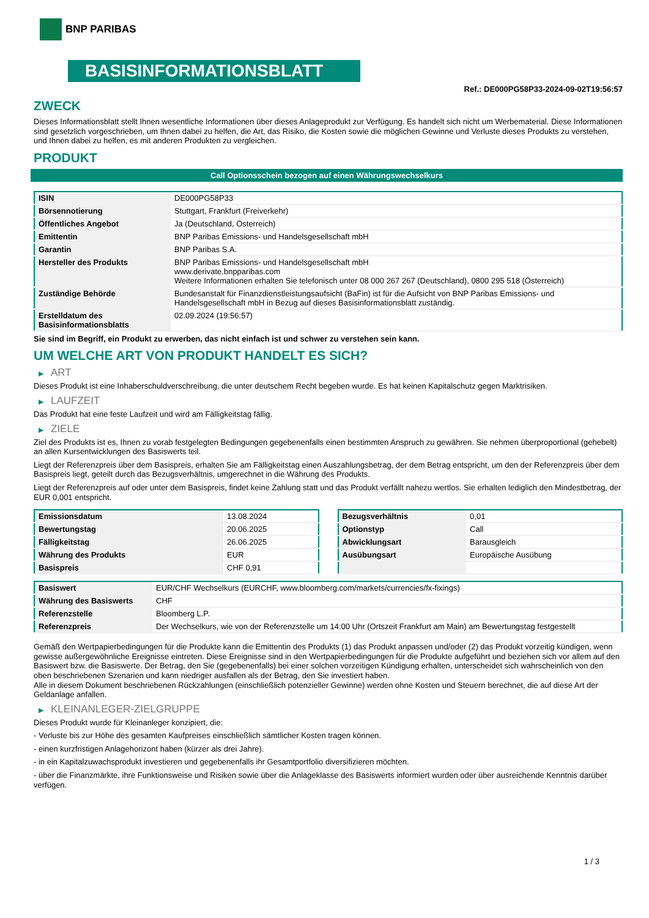BNP PARIBAS
BASISINFORMATIONSBLATT
Ref.: DE000PG58P33-2024-09-02T19:56:57
ZWECK
Dieses Informationsblatt stellt Ihnen wesentliche Informationen über dieses Anlageprodukt zur Verfügung. Es handelt sich nicht um Werbematerial. Diese Informationen sind gesetzlich vorgeschrieben, um Ihnen dabei zu helfen, die Art, das Risiko, die Kosten sowie die möglichen Gewinne und Verluste dieses Produkts zu verstehen, und Ihnen dabei zu helfen, es mit anderen Produkten zu vergleichen.
PRODUKT
Call Optionsschein bezogen auf einen Währungswechselkurs
| ISIN | DE000PG58P33 |
| Börsennotierung | Stuttgart, Frankfurt (Freiverkehr) |
| Öffentliches Angebot | Ja (Deutschland, Österreich) |
| Emittentin | BNP Paribas Emissions- und Handelsgesellschaft mbH |
| Garantin | BNP Paribas S.A. |
| Hersteller des Produkts | BNP Paribas Emissions- und Handelsgesellschaft mbH www.derivate.bnpparibas.com Weitere Informationen erhalten Sie telefonisch unter 08 000 267 267 (Deutschland), 0800 295 518 (Österreich) |
| Zuständige Behörde | Bundesanstalt für Finanzdienstleistungsaufsicht (BaFin) ist für die Aufsicht von BNP Paribas Emissions- und Handelsgesellschaft mbH in Bezug auf dieses Basisinformationsblatt zuständig. |
| Erstelldatum des Basisinformationsblatts | 02.09.2024 (19:56:57) |
Sie sind im Begriff, ein Produkt zu erwerben, das nicht einfach ist und schwer zu verstehen sein kann.
UM WELCHE ART VON PRODUKT HANDELT ES SICH?
▶ ART
Dieses Produkt ist eine Inhaberschuldverschreibung, die unter deutschem Recht begeben wurde. Es hat keinen Kapitalschutz gegen Marktrisiken.
▶ LAUFZEIT
Das Produkt hat eine feste Laufzeit und wird am Fälligkeitstag fällig.
▶ ZIELE
Ziel des Produkts ist es, Ihnen zu vorab festgelegten Bedingungen gegebenenfalls einen bestimmten Anspruch zu gewähren. Sie nehmen überproportional (gehebelt) an allen Kursentwicklungen des Basiswerts teil.
Liegt der Referenzpreis über dem Basispreis, erhalten Sie am Fälligkeitstag einen Auszahlungsbetrag, der dem Betrag entspricht, um den der Referenzpreis über dem Basispreis liegt, geteilt durch das Bezugsverhältnis, umgerechnet in die Währung des Produkts.
Liegt der Referenzpreis auf oder unter dem Basispreis, findet keine Zahlung statt und das Produkt verfällt nahezu wertlos. Sie erhalten lediglich den Mindestbetrag, der EUR 0,001 entspricht.
| Emissionsdatum | 13.08.2024 |
| Bewertungstag | 20.06.2025 |
| Fälligkeitstag | 26.06.2025 |
| Währung des Produkts | EUR |
| Basispreis | CHF 0,91 |
| Bezugsverhältnis | 0,01 |
| Optionstyp | Call |
| Abwicklungsart | Barausgleich |
| Ausübungsart | Europäische Ausübung |
| Basiswert | EUR/CHF Wechselkurs (EURCHF, www.bloomberg.com/markets/currencies/fx-fixings) |
| Währung des Basiswerts | CHF |
| Referenzstelle | Bloomberg L.P. |
| Referenzpreis | Der Wechselkurs, wie von der Referenzstelle um 14:00 Uhr (Ortszeit Frankfurt am Main) am Bewertungstag festgestellt |
Gemäß den Wertpapierbedingungen für die Produkte kann die Emittentin des Produkts (1) das Produkt anpassen und/oder (2) das Produkt vorzeitig kündigen, wenn gewisse außergewöhnliche Ereignisse eintreten. Diese Ereignisse sind in den Wertpapierbedingungen für die Produkte aufgeführt und beziehen sich vor allem auf den Basiswert bzw. die Basiswerte. Der Betrag, den Sie (gegebenenfalls) bei einer solchen vorzeitigen Kündigung erhalten, unterscheidet sich wahrscheinlich von den oben beschriebenen Szenarien und kann niedriger ausfallen als der Betrag, den Sie investiert haben.
Alle in diesem Dokument beschriebenen Rückzahlungen (einschließlich potenzieller Gewinne) werden ohne Kosten und Steuern berechnet, die auf diese Art der Geldanlage anfallen.
▶ KLEINANLEGER-ZIELGRUPPE
Dieses Produkt wurde für Kleinanleger konzipiert, die:
- Verluste bis zur Höhe des gesamten Kaufpreises einschließlich sämtlicher Kosten tragen können.
- einen kurzfristigen Anlagehorizont haben (kürzer als drei Jahre).
- in ein Kapitalzuwachsprodukt investieren und gegebenenfalls ihr Gesamtportfolio diversifizieren möchten.
- über die Finanzmärkte, ihre Funktionsweise und Risiken sowie über die Anlageklasse des Basiswerts informiert wurden oder über ausreichende Kenntnis darüber verfügen.
1 / 3